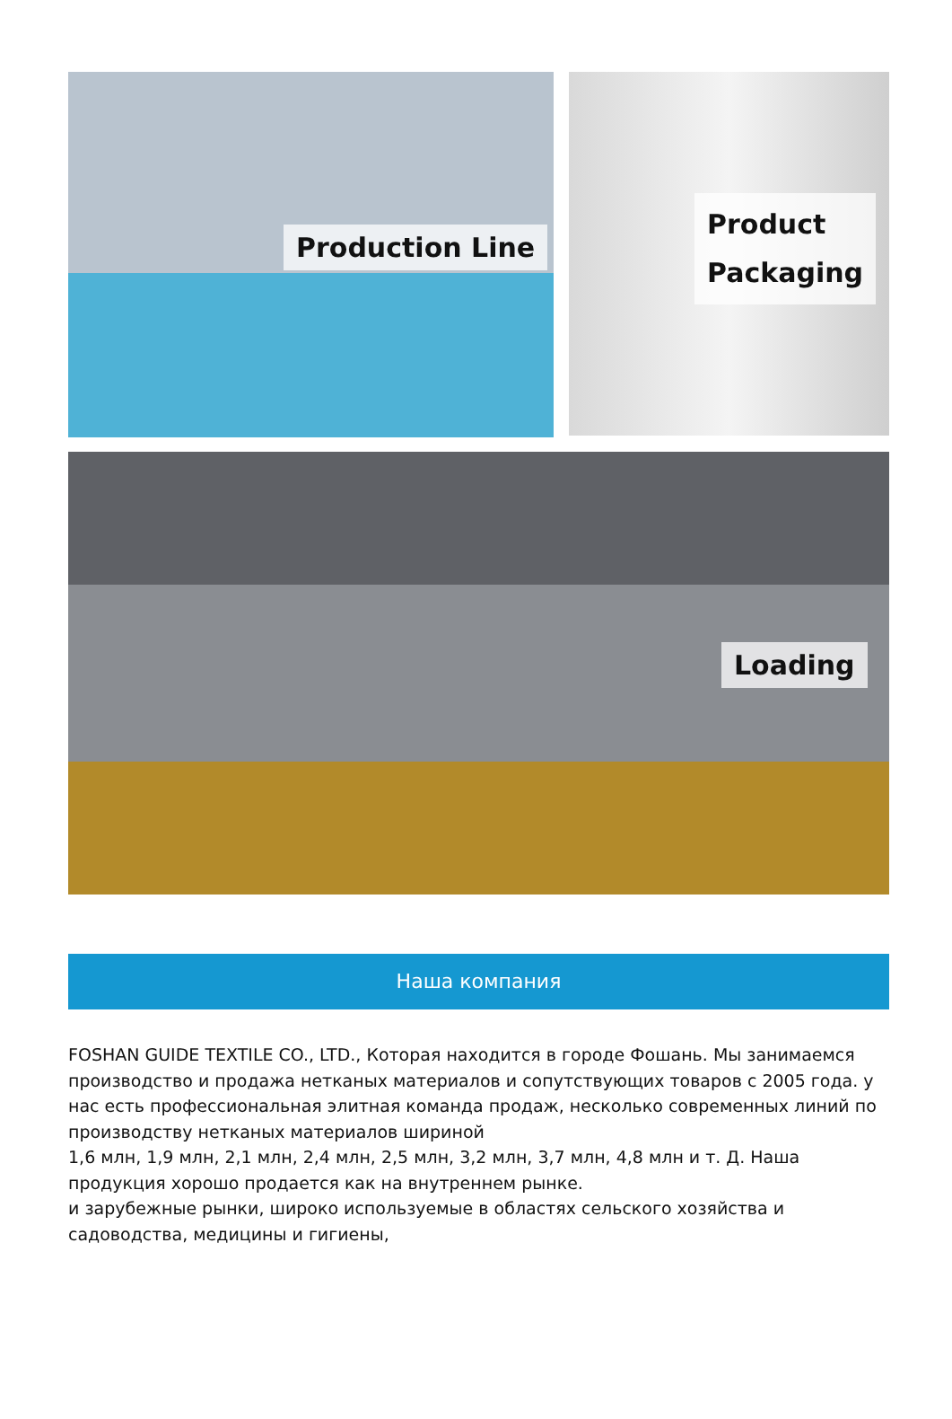Production Line
Product
Packaging
Loading
Наша компания
FOSHAN GUIDE TEXTILE CO., LTD., Которая находится в городе Фошань. Мы занимаемся производство и продажа нетканых материалов и сопутствующих товаров с 2005 года. у нас есть профессиональная элитная команда продаж, несколько современных линий по производству нетканых материалов шириной
1,6 млн, 1,9 млн, 2,1 млн, 2,4 млн, 2,5 млн, 3,2 млн, 3,7 млн, 4,8 млн и т. Д. Наша продукция хорошо продается как на внутреннем рынке.
и зарубежные рынки, широко используемые в областях сельского хозяйства и садоводства, медицины и гигиены,